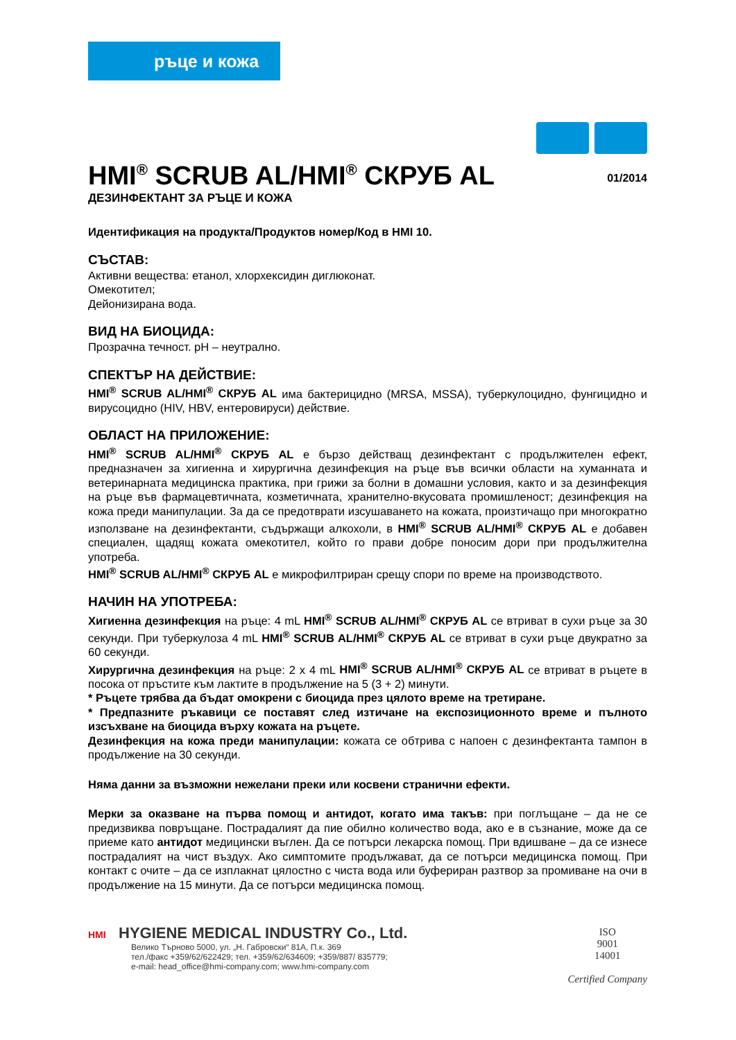ръце и кожа
HMI<sup>®</sup> SCRUB AL/HMI<sup>®</sup> СКРУБ AL
01/2014
ДЕЗИНФЕКТАНТ ЗА РЪЦЕ И КОЖА
Идентификация на продукта/Продуктов номер/Код в HMI 10.
СЪСТАВ:
Активни вещества: етанол, хлорхексидин диглюконат.
Омекотител;
Дейонизирана вода.
ВИД НА БИОЦИДА:
Прозрачна течност. pH – неутрално.
СПЕКТЪР НА ДЕЙСТВИЕ:
HMI<sup>®</sup> SCRUB AL/HMI<sup>®</sup> СКРУБ AL има бактерицидно (MRSA, MSSA), туберкулоцидно, фунгицидно и вирусоцидно (HIV, HBV, ентеровируси) действие.
ОБЛАСТ НА ПРИЛОЖЕНИЕ:
HMI<sup>®</sup> SCRUB AL/HMI<sup>®</sup> СКРУБ AL е бързо действащ дезинфектант с продължителен ефект, предназначен за хигиенна и хирургична дезинфекция на ръце във всички области на хуманната и ветеринарната медицинска практика, при грижи за болни в домашни условия, както и за дезинфекция на ръце във фармацевтичната, козметичната, хранително-вкусовата промишленост; дезинфекция на кожа преди манипулации. За да се предотврати изсушаването на кожата, произтичащо при многократно използване на дезинфектанти, съдържащи алкохоли, в HMI<sup>®</sup> SCRUB AL/HMI<sup>®</sup> СКРУБ AL е добавен специален, щадящ кожата омекотител, който го прави добре поносим дори при продължителна употреба.
HMI<sup>®</sup> SCRUB AL/HMI<sup>®</sup> СКРУБ AL е микрофилтриран срещу спори по време на производството.
НАЧИН НА УПОТРЕБА:
Хигиенна дезинфекция на ръце: 4 mL HMI<sup>®</sup> SCRUB AL/HMI<sup>®</sup> СКРУБ AL се втриват в сухи ръце за 30 секунди. При туберкулоза 4 mL HMI<sup>®</sup> SCRUB AL/HMI<sup>®</sup> СКРУБ AL се втриват в сухи ръце двукратно за 60 секунди.
Хирургична дезинфекция на ръце: 2 x 4 mL HMI<sup>®</sup> SCRUB AL/HMI<sup>®</sup> СКРУБ AL се втриват в ръцете в посока от пръстите към лактите в продължение на 5 (3 + 2) минути.
* Ръцете трябва да бъдат омокрени с биоцида през цялото време на третиране.
* Предпазните ръкавици се поставят след изтичане на експозиционното време и пълното изсъхване на биоцида върху кожата на ръцете.
Дезинфекция на кожа преди манипулации: кожата се обтрива с напоен с дезинфектанта тампон в продължение на 30 секунди.
Няма данни за възможни нежелани преки или косвени странични ефекти.
Мерки за оказване на първа помощ и антидот, когато има такъв: при поглъщане – да не се предизвиква повръщане. Пострадалият да пие обилно количество вода, ако е в съзнание, може да се приеме като антидот медицински въглен. Да се потърси лекарска помощ. При вдишване – да се изнесе пострадалият на чист въздух. Ако симптомите продължават, да се потърси медицинска помощ. При контакт с очите – да се изплакнат цялостно с чиста вода или буфериран разтвор за промиване на очи в продължение на 15 минути. Да се потърси медицинска помощ.
HMI HYGIENE MEDICAL INDUSTRY Co., Ltd.
Велико Търново 5000, ул. „Н. Габровски“ 81А, П.к. 369
тел./факс +359/62/622429; тел. +359/62/634609; +359/887/ 835779;
e-mail: head_office@hmi-company.com; www.hmi-company.com
ISO
9001
14001
Certified Company